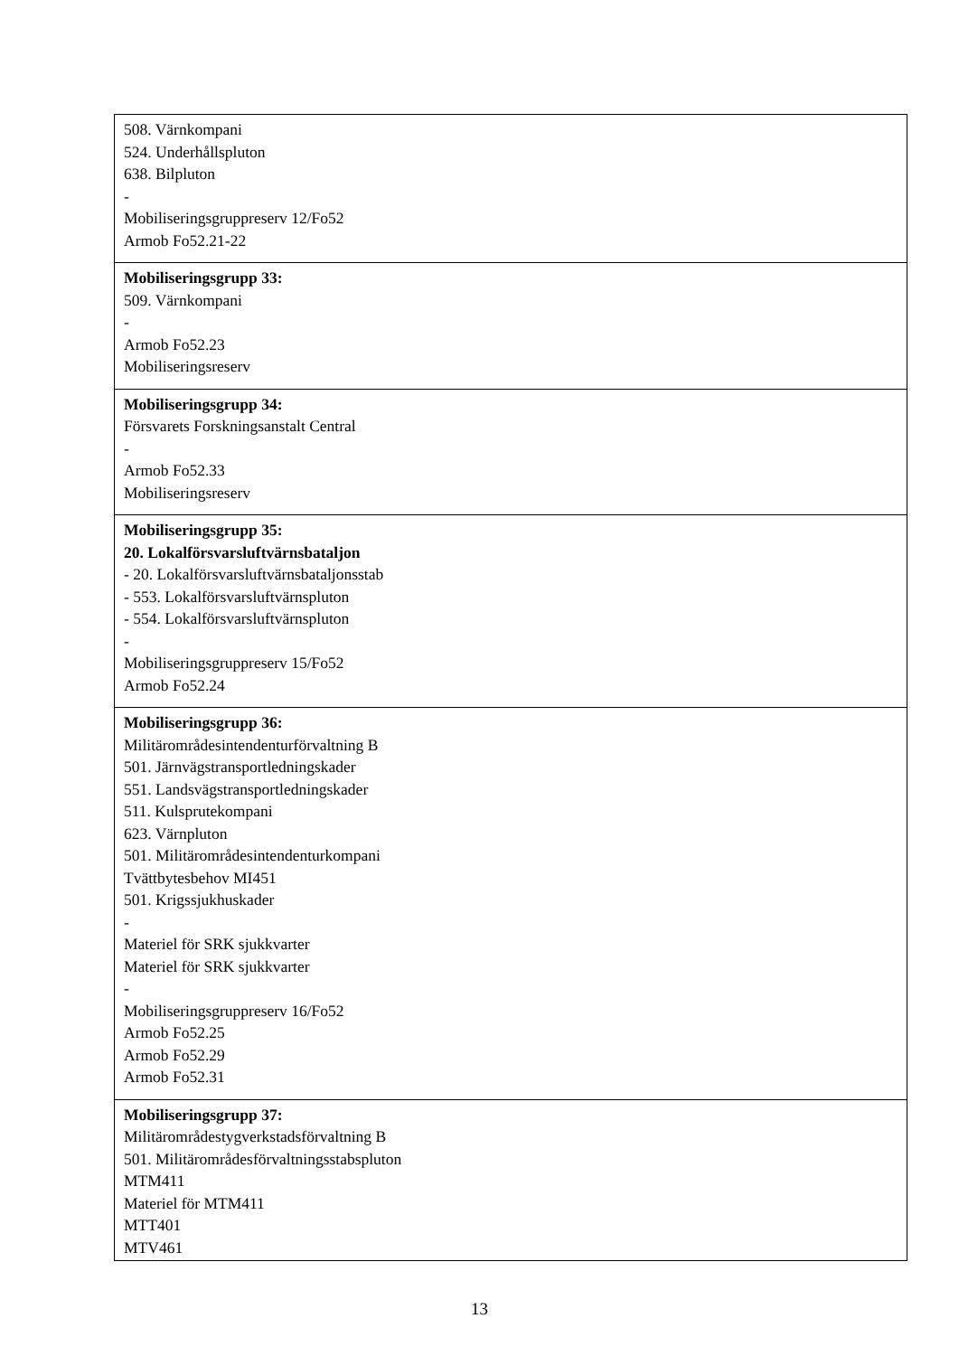| 508. Värnkompani 524. Underhållspluton 638. Bilpluton - Mobiliseringsgruppreserv 12/Fo52 Armob Fo52.21-22 |
| Mobiliseringsgrupp 33: 509. Värnkompani - Armob Fo52.23 Mobiliseringsreserv |
| Mobiliseringsgrupp 34: Försvarets Forskningsanstalt Central - Armob Fo52.33 Mobiliseringsreserv |
| Mobiliseringsgrupp 35: 20. Lokalförsvarsluftvärnsbataljon - 20. Lokalförsvarsluftvärnsbataljonsstab - 553. Lokalförsvarsluftvärnspluton - 554. Lokalförsvarsluftvärnspluton - Mobiliseringsgruppreserv 15/Fo52 Armob Fo52.24 |
| Mobiliseringsgrupp 36: Militärområdesintendenturförvaltning B 501. Järnvägstransportledningskader 551. Landsvägstransportledningskader 511. Kulsprutekompani 623. Värnpluton 501. Militärområdesintendenturkompani Tvättbytesbehov MI451 501. Krigssjukhuskader - Materiel för SRK sjukkvarter Materiel för SRK sjukkvarter - Mobiliseringsgruppreserv 16/Fo52 Armob Fo52.25 Armob Fo52.29 Armob Fo52.31 |
| Mobiliseringsgrupp 37: Militärområdestygverkstadsförvaltning B 501. Militärområdesförvaltningsstabspluton MTM411 Materiel för MTM411 MTT401 MTV461 |
13